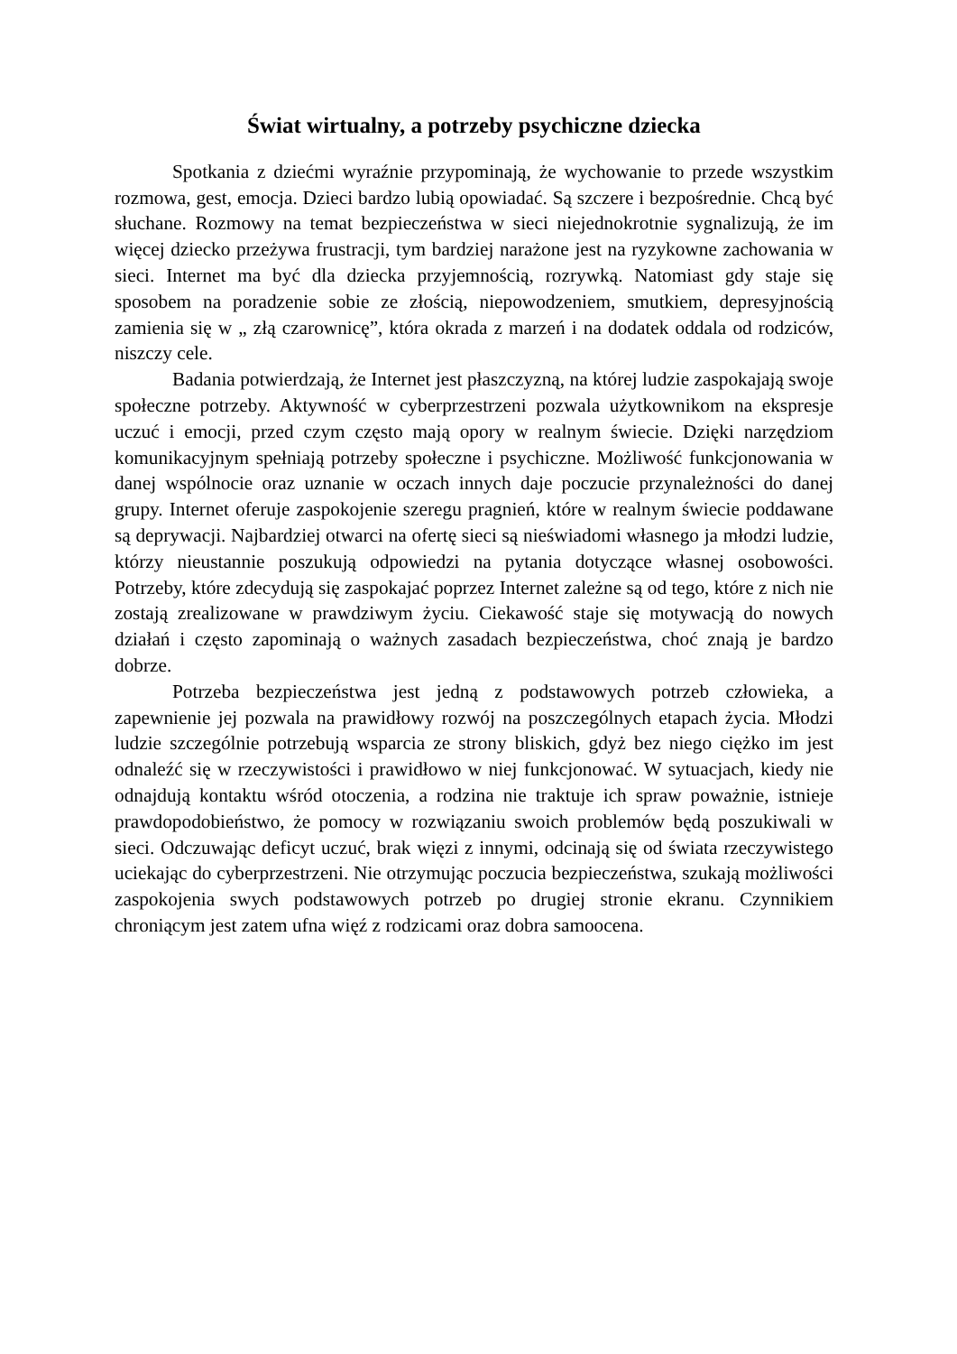Świat wirtualny, a potrzeby psychiczne dziecka
Spotkania z dziećmi wyraźnie przypominają, że wychowanie to przede wszystkim rozmowa, gest, emocja. Dzieci bardzo lubią opowiadać. Są szczere i bezpośrednie. Chcą być słuchane. Rozmowy na temat bezpieczeństwa w sieci niejednokrotnie sygnalizują, że im więcej dziecko przeżywa frustracji, tym bardziej narażone jest na ryzykowne zachowania w sieci. Internet ma być dla dziecka przyjemnością, rozrywką. Natomiast gdy staje się sposobem na poradzenie sobie ze złością, niepowodzeniem, smutkiem, depresyjnością zamienia się w „ złą czarownicę”, która okrada z marzeń i na dodatek oddala od rodziców, niszczy cele.
Badania potwierdzają, że Internet jest płaszczyzną, na której ludzie zaspokajają swoje społeczne potrzeby. Aktywność w cyberprzestrzeni pozwala użytkownikom na ekspresje uczuć i emocji, przed czym często mają opory w realnym świecie. Dzięki narzędziom komunikacyjnym spełniają potrzeby społeczne i psychiczne. Możliwość funkcjonowania w danej wspólnocie oraz uznanie w oczach innych daje poczucie przynależności do danej grupy. Internet oferuje zaspokojenie szeregu pragnień, które w realnym świecie poddawane są deprywacji. Najbardziej otwarci na ofertę sieci są nieświadomi własnego ja młodzi ludzie, którzy nieustannie poszukują odpowiedzi na pytania dotyczące własnej osobowości. Potrzeby, które zdecydują się zaspokajać poprzez Internet zależne są od tego, które z nich nie zostają zrealizowane w prawdziwym życiu. Ciekawość staje się motywacją do nowych działań i często zapominają o ważnych zasadach bezpieczeństwa, choć znają je bardzo dobrze.
Potrzeba bezpieczeństwa jest jedną z podstawowych potrzeb człowieka, a zapewnienie jej pozwala na prawidłowy rozwój na poszczególnych etapach życia. Młodzi ludzie szczególnie potrzebują wsparcia ze strony bliskich, gdyż bez niego ciężko im jest odnaleźć się w rzeczywistości i prawidłowo w niej funkcjonować. W sytuacjach, kiedy nie odnajdują kontaktu wśród otoczenia, a rodzina nie traktuje ich spraw poważnie, istnieje prawdopodobieństwo, że pomocy w rozwiązaniu swoich problemów będą poszukiwali w sieci. Odczuwając deficyt uczuć, brak więzi z innymi, odcinają się od świata rzeczywistego uciekając do cyberprzestrzeni. Nie otrzymując poczucia bezpieczeństwa, szukają możliwości zaspokojenia swych podstawowych potrzeb po drugiej stronie ekranu. Czynnikiem chroniącym jest zatem ufna więź z rodzicami oraz dobra samoocena.